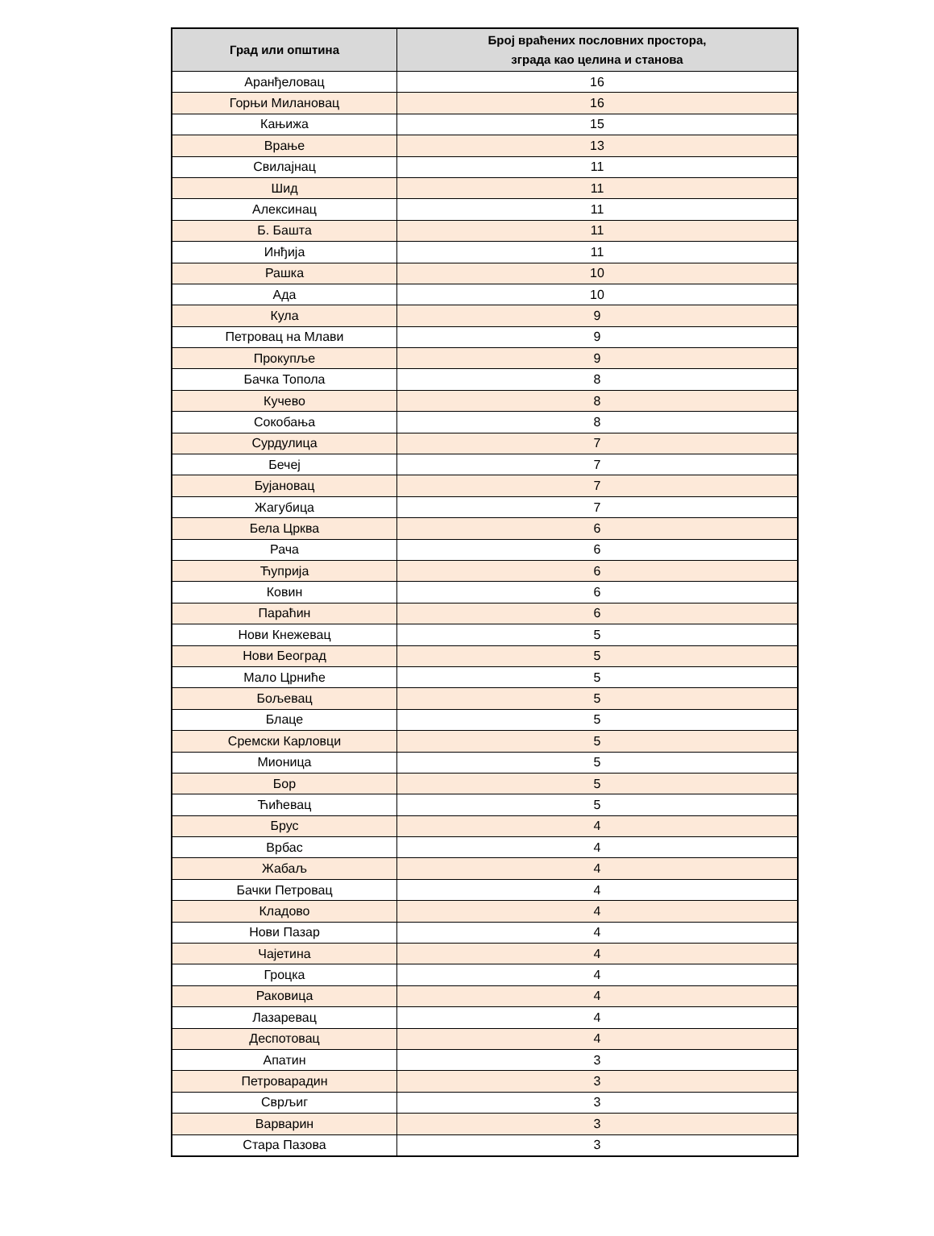| Град или општина | Број враћених пословних простора, зграда као целина и станова |
| --- | --- |
| Аранђеловац | 16 |
| Горњи Милановац | 16 |
| Кањижа | 15 |
| Врање | 13 |
| Свилајнац | 11 |
| Шид | 11 |
| Алексинац | 11 |
| Б. Башта | 11 |
| Инђија | 11 |
| Рашка | 10 |
| Ада | 10 |
| Кула | 9 |
| Петровац на Млави | 9 |
| Прокупље | 9 |
| Бачка Топола | 8 |
| Кучево | 8 |
| Сокобања | 8 |
| Сурдулица | 7 |
| Бечеј | 7 |
| Бујановац | 7 |
| Жагубица | 7 |
| Бела Црква | 6 |
| Рача | 6 |
| Ћуприја | 6 |
| Ковин | 6 |
| Параћин | 6 |
| Нови Кнежевац | 5 |
| Нови Београд | 5 |
| Мало Црниће | 5 |
| Бољевац | 5 |
| Блаце | 5 |
| Сремски Карловци | 5 |
| Мионица | 5 |
| Бор | 5 |
| Ћићевац | 5 |
| Брус | 4 |
| Врбас | 4 |
| Жабаљ | 4 |
| Бачки Петровац | 4 |
| Кладово | 4 |
| Нови Пазар | 4 |
| Чајетина | 4 |
| Гроцка | 4 |
| Раковица | 4 |
| Лазаревац | 4 |
| Деспотовац | 4 |
| Апатин | 3 |
| Петроварадин | 3 |
| Сврљиг | 3 |
| Варварин | 3 |
| Стара Пазова | 3 |